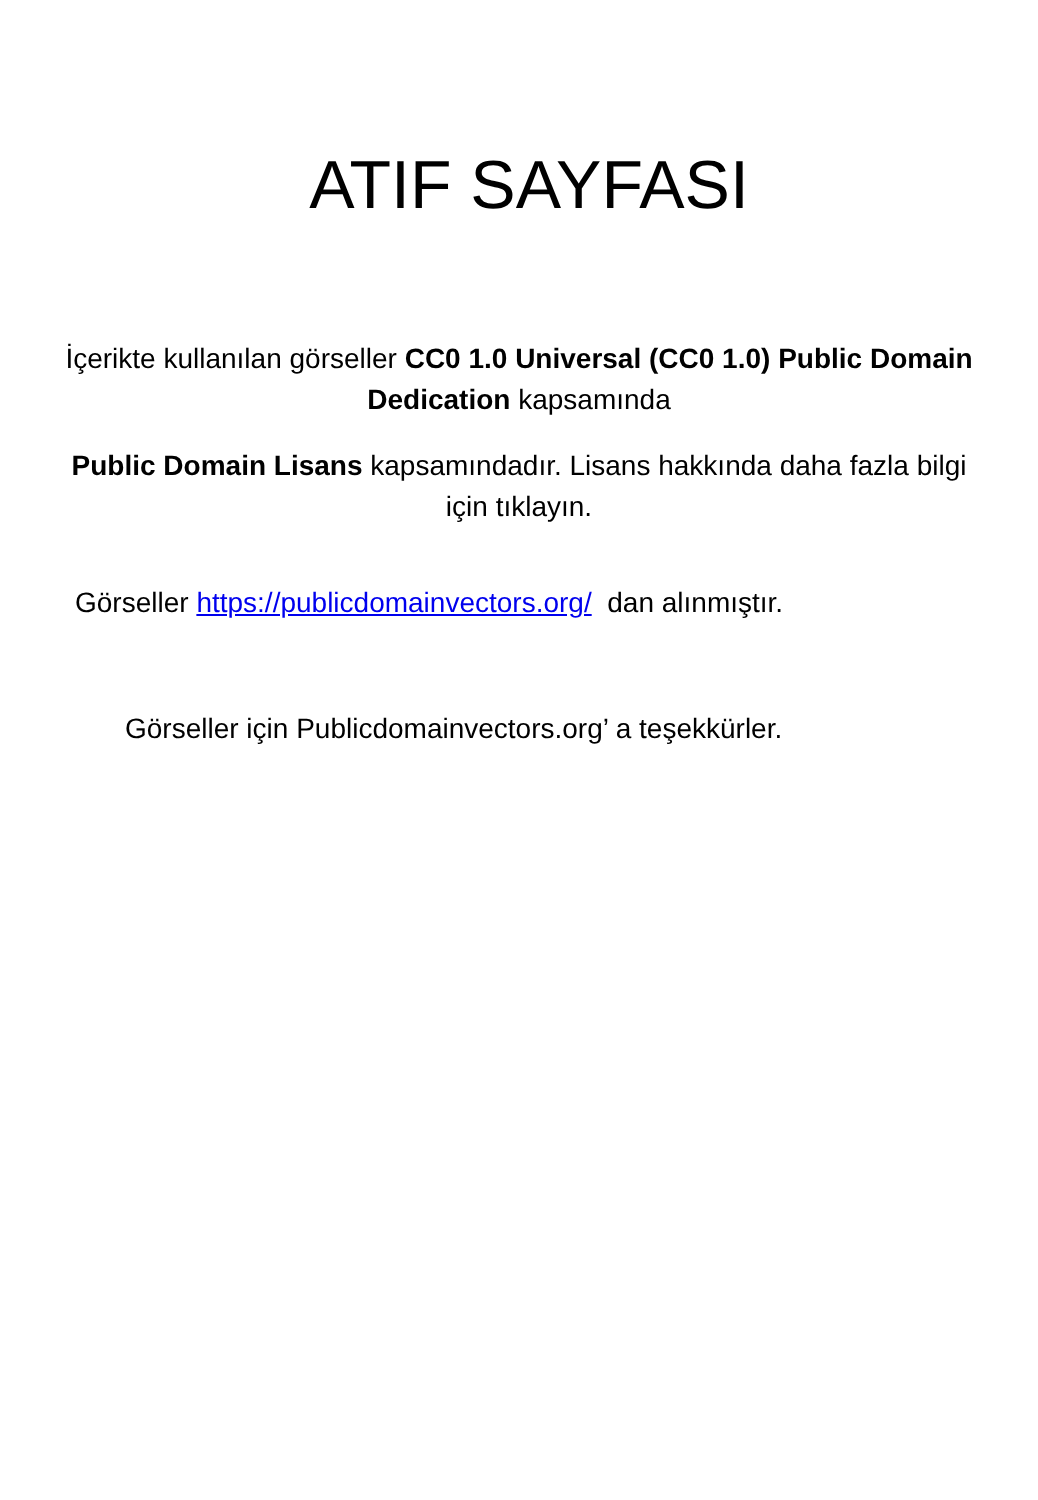ATIF SAYFASI
İçerikte kullanılan görseller CC0 1.0 Universal (CC0 1.0) Public Domain Dedication kapsamında
Public Domain Lisans kapsamındadır. Lisans hakkında daha fazla bilgi için tıklayın.
Görseller https://publicdomainvectors.org/ dan alınmıştır.
Görseller için Publicdomainvectors.org’ a teşekkürler.